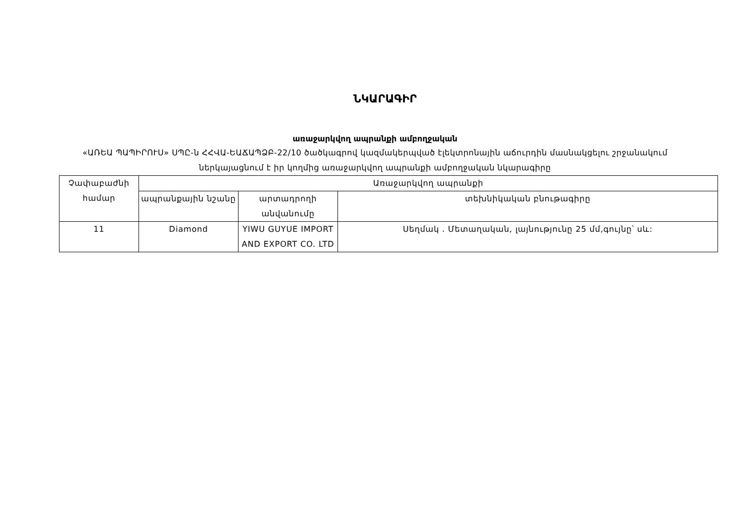ՆԿԱՐԱԳԻՐ
առաջարկվող ապրանքի ամբողջական
«ԱՌԵԱ ՊԱՊԻՐՈՒՍ» ՍՊԸ-ն ՀՀՎԱ-ԵԱՃԱՊՁԲ-22/10 ծածկագրով կազմակերպված էլեկտրոնային աճուրդին մասնակցելու շրջանակում ներկայացնում է իր կողմից առաջարկվող ապրանքի ամբողջական նկարագիրը
| Չափաբաժնի համար | Առաջարկվող ապրանքի | | |
| --- | --- | --- | --- |
| | ապրանքային նշանը | արտադրողի անվանումը | տեխնիկական բնութագիրը |
| 11 | Diamond | YIWU GUYUE IMPORT AND EXPORT CO. LTD | Սեղմակ . Մետաղական, լայնությունը 25 մմ,գույնը՝ սև: |